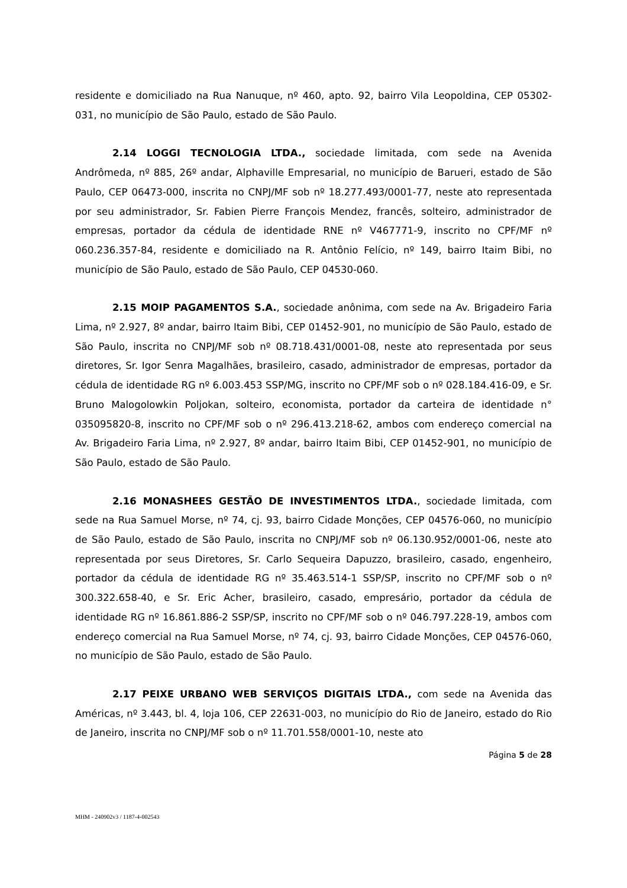residente e domiciliado na Rua Nanuque, nº 460, apto. 92, bairro Vila Leopoldina, CEP 05302-031, no município de São Paulo, estado de São Paulo.
2.14 LOGGI TECNOLOGIA LTDA., sociedade limitada, com sede na Avenida Andrômeda, nº 885, 26º andar, Alphaville Empresarial, no município de Barueri, estado de São Paulo, CEP 06473-000, inscrita no CNPJ/MF sob nº 18.277.493/0001-77, neste ato representada por seu administrador, Sr. Fabien Pierre François Mendez, francês, solteiro, administrador de empresas, portador da cédula de identidade RNE nº V467771-9, inscrito no CPF/MF nº 060.236.357-84, residente e domiciliado na R. Antônio Felício, nº 149, bairro Itaim Bibi, no município de São Paulo, estado de São Paulo, CEP 04530-060.
2.15 MOIP PAGAMENTOS S.A., sociedade anônima, com sede na Av. Brigadeiro Faria Lima, nº 2.927, 8º andar, bairro Itaim Bibi, CEP 01452-901, no município de São Paulo, estado de São Paulo, inscrita no CNPJ/MF sob nº 08.718.431/0001-08, neste ato representada por seus diretores, Sr. Igor Senra Magalhães, brasileiro, casado, administrador de empresas, portador da cédula de identidade RG nº 6.003.453 SSP/MG, inscrito no CPF/MF sob o nº 028.184.416-09, e Sr. Bruno Malogolowkin Poljokan, solteiro, economista, portador da carteira de identidade n° 035095820-8, inscrito no CPF/MF sob o nº 296.413.218-62, ambos com endereço comercial na Av. Brigadeiro Faria Lima, nº 2.927, 8º andar, bairro Itaim Bibi, CEP 01452-901, no município de São Paulo, estado de São Paulo.
2.16 MONASHEES GESTÃO DE INVESTIMENTOS LTDA., sociedade limitada, com sede na Rua Samuel Morse, nº 74, cj. 93, bairro Cidade Monções, CEP 04576-060, no município de São Paulo, estado de São Paulo, inscrita no CNPJ/MF sob nº 06.130.952/0001-06, neste ato representada por seus Diretores, Sr. Carlo Sequeira Dapuzzo, brasileiro, casado, engenheiro, portador da cédula de identidade RG nº 35.463.514-1 SSP/SP, inscrito no CPF/MF sob o nº 300.322.658-40, e Sr. Eric Acher, brasileiro, casado, empresário, portador da cédula de identidade RG nº 16.861.886-2 SSP/SP, inscrito no CPF/MF sob o nº 046.797.228-19, ambos com endereço comercial na Rua Samuel Morse, nº 74, cj. 93, bairro Cidade Monções, CEP 04576-060, no município de São Paulo, estado de São Paulo.
2.17 PEIXE URBANO WEB SERVIÇOS DIGITAIS LTDA., com sede na Avenida das Américas, nº 3.443, bl. 4, loja 106, CEP 22631-003, no município do Rio de Janeiro, estado do Rio de Janeiro, inscrita no CNPJ/MF sob o nº 11.701.558/0001-10, neste ato
Página 5 de 28
MHM - 240902v3 / 1187-4-002543